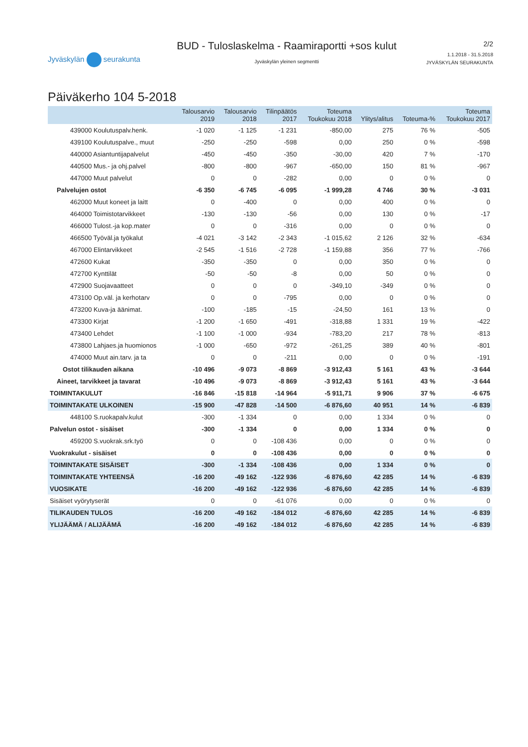Jyväskylän seurakunta
BUD - Tuloslaskelma - Raamiraportti +sos kulut
Jyväskylän yleinen segmentti
2/2
1.1.2018 - 31.5.2018
JYVÄSKYLÄN SEURAKUNTA
Päiväkerho 104 5-2018
| | Talousarvio 2019 | Talousarvio 2018 | Tilinpäätös 2017 | Toteuma Toukokuu 2018 | Ylitys/alitus | Toteuma-% | Toteuma Toukokuu 2017 |
| --- | --- | --- | --- | --- | --- | --- | --- |
| 439000 Koulutuspalv.henk. | -1 020 | -1 125 | -1 231 | -850,00 | 275 | 76 % | -505 |
| 439100 Koulutuspalve., muut | -250 | -250 | -598 | 0,00 | 250 | 0 % | -598 |
| 440000 Asiantuntijapalvelut | -450 | -450 | -350 | -30,00 | 420 | 7 % | -170 |
| 440500 Mus.- ja ohj.palvel | -800 | -800 | -967 | -650,00 | 150 | 81 % | -967 |
| 447000 Muut palvelut | 0 | 0 | -282 | 0,00 | 0 | 0 % | 0 |
| Palvelujen ostot | -6 350 | -6 745 | -6 095 | -1 999,28 | 4 746 | 30 % | -3 031 |
| 462000 Muut koneet ja laitt | 0 | -400 | 0 | 0,00 | 400 | 0 % | 0 |
| 464000 Toimistotarvikkeet | -130 | -130 | -56 | 0,00 | 130 | 0 % | -17 |
| 466000 Tulost.-ja kop.mater | 0 | 0 | -316 | 0,00 | 0 | 0 % | 0 |
| 466500 Työväl.ja työkalut | -4 021 | -3 142 | -2 343 | -1 015,62 | 2 126 | 32 % | -634 |
| 467000 Elintarvikkeet | -2 545 | -1 516 | -2 728 | -1 159,88 | 356 | 77 % | -766 |
| 472600 Kukat | -350 | -350 | 0 | 0,00 | 350 | 0 % | 0 |
| 472700 Kynttilät | -50 | -50 | -8 | 0,00 | 50 | 0 % | 0 |
| 472900 Suojavaatteet | 0 | 0 | 0 | -349,10 | -349 | 0 % | 0 |
| 473100 Op.väl. ja kerhotarv | 0 | 0 | -795 | 0,00 | 0 | 0 % | 0 |
| 473200 Kuva-ja äänimat. | -100 | -185 | -15 | -24,50 | 161 | 13 % | 0 |
| 473300 Kirjat | -1 200 | -1 650 | -491 | -318,88 | 1 331 | 19 % | -422 |
| 473400 Lehdet | -1 100 | -1 000 | -934 | -783,20 | 217 | 78 % | -813 |
| 473800 Lahjaes.ja huomionos | -1 000 | -650 | -972 | -261,25 | 389 | 40 % | -801 |
| 474000 Muut ain.tarv. ja ta | 0 | 0 | -211 | 0,00 | 0 | 0 % | -191 |
| Ostot tilikauden aikana | -10 496 | -9 073 | -8 869 | -3 912,43 | 5 161 | 43 % | -3 644 |
| Aineet, tarvikkeet ja tavarat | -10 496 | -9 073 | -8 869 | -3 912,43 | 5 161 | 43 % | -3 644 |
| TOIMINTAKULUT | -16 846 | -15 818 | -14 964 | -5 911,71 | 9 906 | 37 % | -6 675 |
| TOIMINTAKATE ULKOINEN | -15 900 | -47 828 | -14 500 | -6 876,60 | 40 951 | 14 % | -6 839 |
| 448100 S.ruokapalv.kulut | -300 | -1 334 | 0 | 0,00 | 1 334 | 0 % | 0 |
| Palvelun ostot - sisäiset | -300 | -1 334 | 0 | 0,00 | 1 334 | 0 % | 0 |
| 459200 S.vuokrak.srk.työ | 0 | 0 | -108 436 | 0,00 | 0 | 0 % | 0 |
| Vuokrakulut - sisäiset | 0 | 0 | -108 436 | 0,00 | 0 | 0 % | 0 |
| TOIMINTAKATE SISÄISET | -300 | -1 334 | -108 436 | 0,00 | 1 334 | 0 % | 0 |
| TOIMINTAKATE YHTEENSÄ | -16 200 | -49 162 | -122 936 | -6 876,60 | 42 285 | 14 % | -6 839 |
| VUOSIKATE | -16 200 | -49 162 | -122 936 | -6 876,60 | 42 285 | 14 % | -6 839 |
| Sisäiset vyörytyserät | 0 | 0 | -61 076 | 0,00 | 0 | 0 % | 0 |
| TILIKAUDEN TULOS | -16 200 | -49 162 | -184 012 | -6 876,60 | 42 285 | 14 % | -6 839 |
| YLIJÄÄMÄ / ALIJÄÄMÄ | -16 200 | -49 162 | -184 012 | -6 876,60 | 42 285 | 14 % | -6 839 |